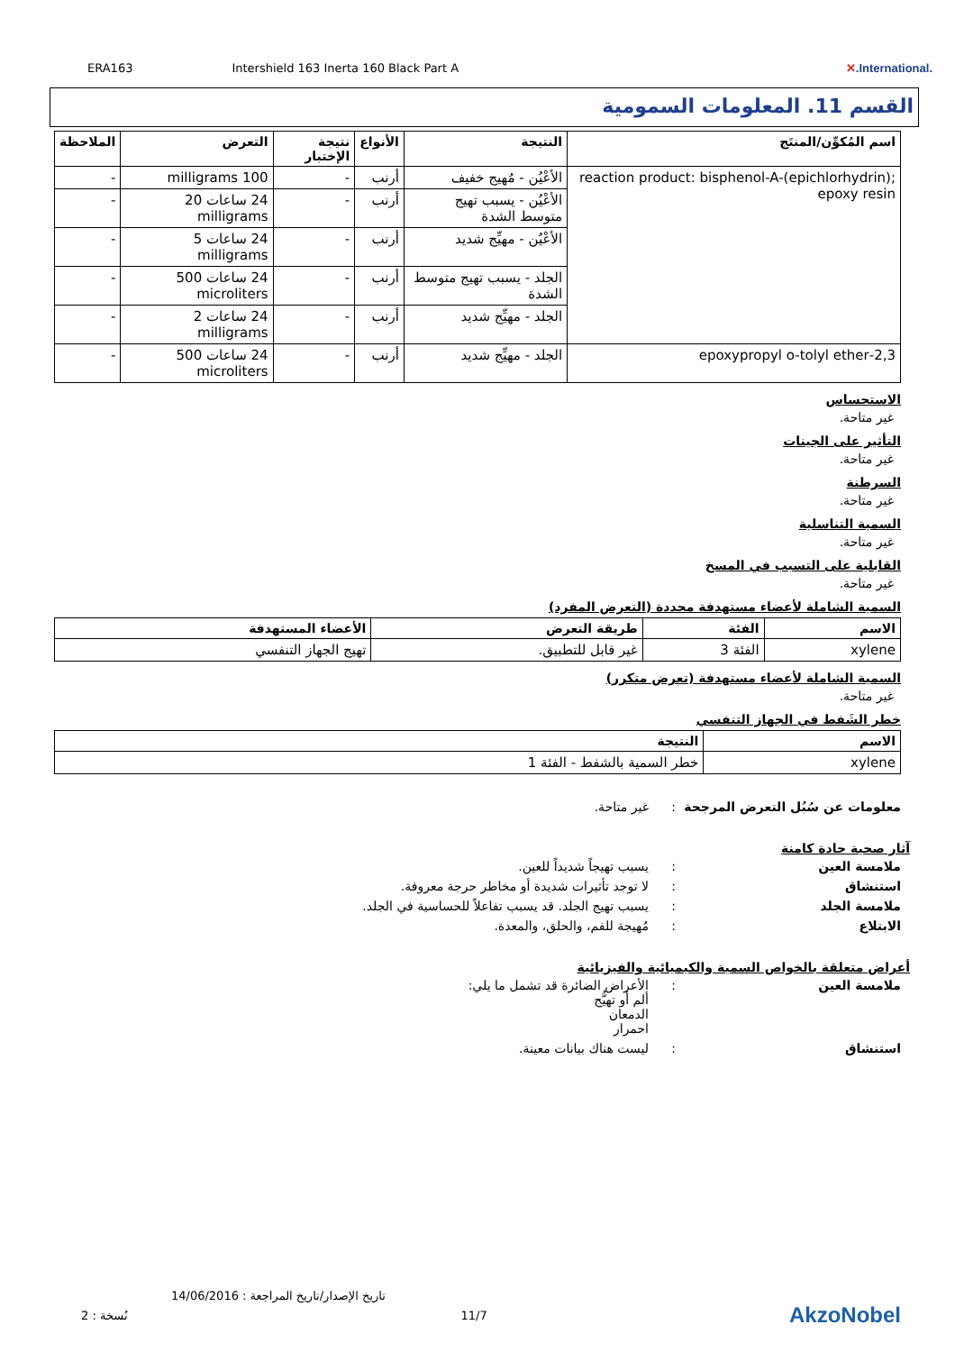ERA163 Intershield 163 Inerta 160 Black Part A ✕.International.
القسم 11. المعلومات السمومية
| اسم المُكوِّن/المنتَج | النتيجة | الأنواع | نتيجة الإختبار | التعرض | الملاحظة |
| --- | --- | --- | --- | --- | --- |
| reaction product: bisphenol-A-(epichlorhydrin); epoxy resin | الأعْيُن - مُهيج خفيف | أرنب | - | 100 milligrams | - |
| | الأعْيُن - يسبب تهيج متوسط الشدة | أرنب | - | 24 ساعات 20 milligrams | - |
| | الأعْيُن - مهيِّج شديد | أرنب | - | 24 ساعات 5 milligrams | - |
| | الجلد - يسبب تهيج متوسط الشدة | أرنب | - | 24 ساعات 500 microliters | - |
| | الجلد - مهيِّج شديد | أرنب | - | 24 ساعات 2 milligrams | - |
| 2,3-epoxypropyl o-tolyl ether | الجلد - مهيِّج شديد | أرنب | - | 24 ساعات 500 microliters | - |
الاستحساس
غير متاحة.
التأثير على الجينات
غير متاحة.
السرطنة
غير متاحة.
السمية التناسلية
غير متاحة.
القابلية على التسبب في المسخ
غير متاحة.
السمية الشاملة لأعضاء مستهدفة محددة (التعرض المفرد)
| الاسم | الفئة | طريقة التعرض | الأعضاء المستهدفة |
| --- | --- | --- | --- |
| xylene | الفئة 3 | غير قابل للتطبيق. | تهيج الجهاز التنفسي |
السمية الشاملة لأعضاء مستهدفة (تعرض متكرر)
غير متاحة.
خطر الشَفط في الجهاز التنفسي
| الاسم | النتيجة |
| --- | --- |
| xylene | خطر السمية بالشفط - الفئة 1 |
معلومات عن سُبُل التعرض المرجحة: غير متاحة.
آثار صحية حادة كامنة
ملامسة العين: يسبب تهيجاً شديداً للعين.
استنشاق: لا توجد تأثيرات شديدة أو مخاطر حرجة معروفة.
ملامسة الجلد: يسبب تهيج الجلد. قد يسبب تفاعلاً للحساسية في الجلد.
الابتلاع: مُهيجة للفم، والحلق، والمعدة.
أعراض متعلقة بالخواص السمية والكيميائية والفيزيائية
ملامسة العين: الأعراض الضائرة قد تشمل ما يلي:
ألم أو تهيُّج
الدمعان
احمرار
استنشاق: ليست هناك بيانات معينة.
تاريخ الإصدار/تاريخ المراجعة : 14/06/2016
نُسخة : 2 11/7 AkzoNobel